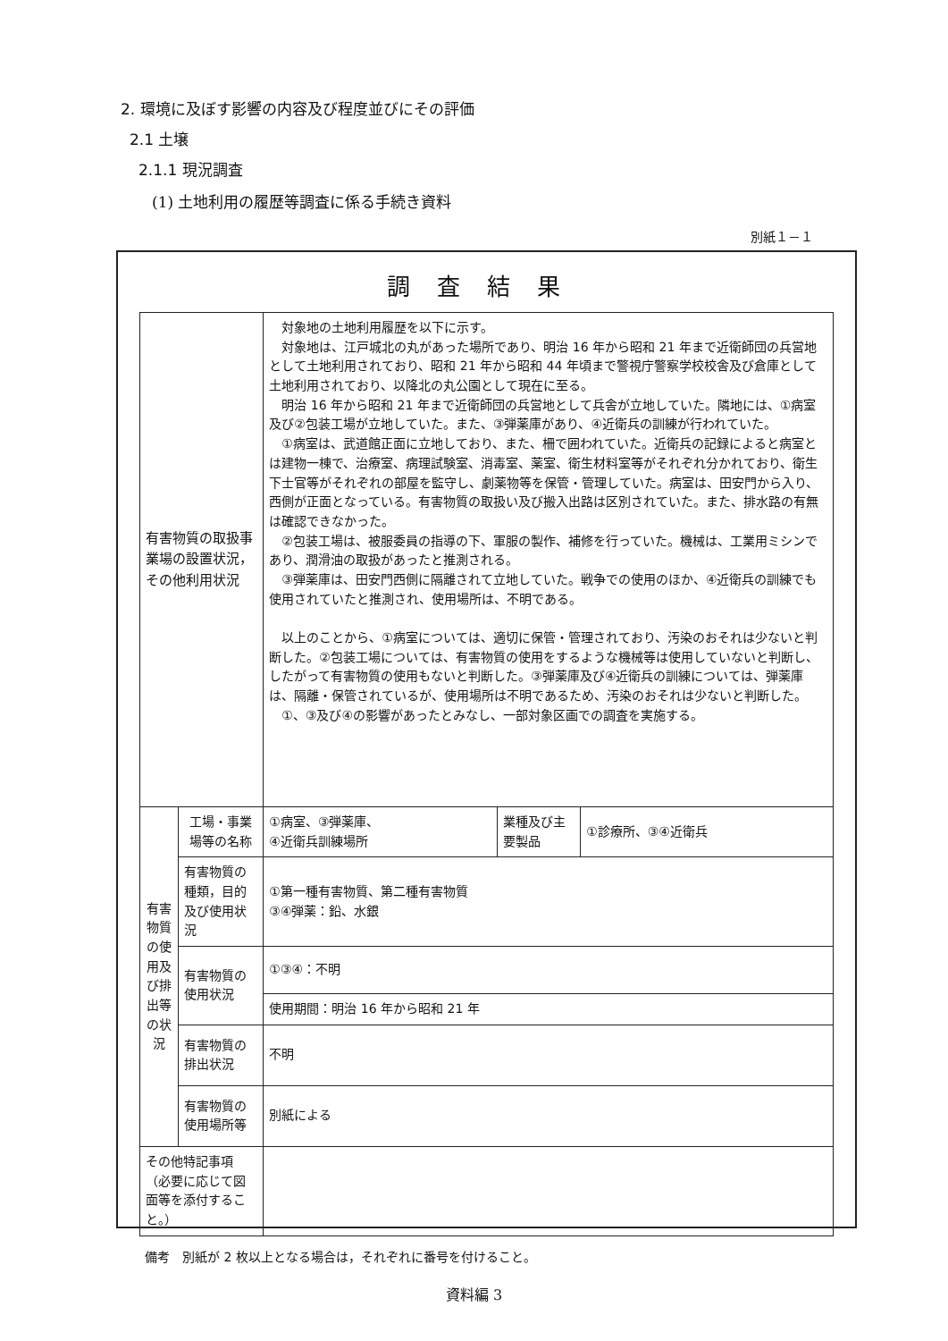2. 環境に及ぼす影響の内容及び程度並びにその評価
2.1 土壌
2.1.1 現況調査
(1) 土地利用の履歴等調査に係る手続き資料
別紙１－１
調査結果
| 有害物質の取扱事業場の設置状況，その他利用状況 | | 対象地の土地利用履歴を以下に示す。 対象地は、江戸城北の丸があった場所であり、明治 16 年から昭和 21 年まで近衛師団の兵営地として土地利用されており、昭和 21 年から昭和 44 年頃まで警視庁警察学校校舎及び倉庫として土地利用されており、以降北の丸公園として現在に至る。 明治 16 年から昭和 21 年まで近衛師団の兵営地として兵舎が立地していた。隣地には、①病室及び②包装工場が立地していた。また、③弾薬庫があり、④近衛兵の訓練が行われていた。 ①病室は、武道館正面に立地しており、また、柵で囲われていた。近衛兵の記録によると病室とは建物一棟で、治療室、病理試験室、消毒室、薬室、衛生材料室等がそれぞれ分かれており、衛生下士官等がそれぞれの部屋を監守し、劇薬物等を保管・管理していた。病室は、田安門から入り、西側が正面となっている。有害物質の取扱い及び搬入出路は区別されていた。また、排水路の有無は確認できなかった。 ②包装工場は、被服委員の指導の下、軍服の製作、補修を行っていた。機械は、工業用ミシンであり、潤滑油の取扱があったと推測される。 ③弾薬庫は、田安門西側に隔離されて立地していた。戦争での使用のほか、④近衛兵の訓練でも使用されていたと推測され、使用場所は、不明である。 以上のことから、①病室については、適切に保管・管理されており、汚染のおそれは少ないと判断した。②包装工場については、有害物質の使用をするような機械等は使用していないと判断し、したがって有害物質の使用もないと判断した。③弾薬庫及び④近衛兵の訓練については、弾薬庫は、隔離・保管されているが、使用場所は不明であるため、汚染のおそれは少ないと判断した。 ①、③及び④の影響があったとみなし、一部対象区画での調査を実施する。 | | |
| 有害物質の使用及び排出等の状況 | 工場・事業場等の名称 | ①病室、③弾薬庫、 ④近衛兵訓練場所 | 業種及び主要製品 | ①診療所、③④近衛兵 |
| | 有害物質の種類，目的及び使用状況 | ①第一種有害物質、第二種有害物質 ③④弾薬：鉛、水銀 | | |
| | 有害物質の使用状況 | ①③④：不明 | | |
| | | 使用期間：明治 16 年から昭和 21 年 | | |
| | 有害物質の排出状況 | 不明 | | |
| | 有害物質の使用場所等 | 別紙による | | |
| その他特記事項（必要に応じて図面等を添付すること。） | | | | |
備考　別紙が 2 枚以上となる場合は，それぞれに番号を付けること。
資料編 3